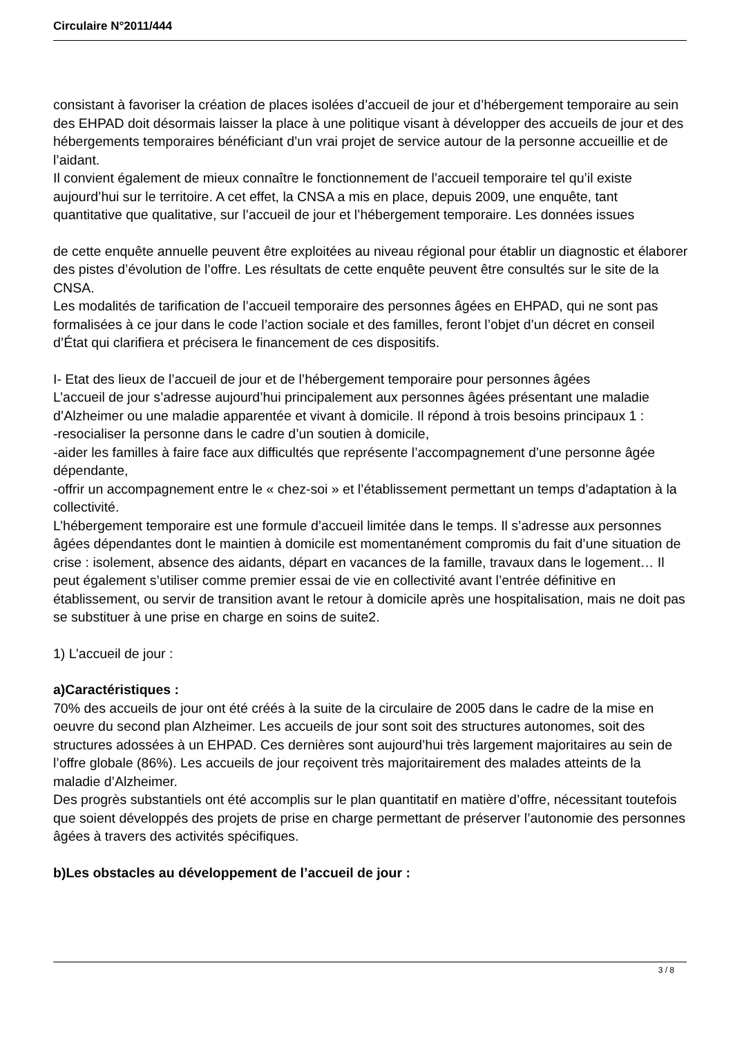Circulaire N°2011/444
consistant à favoriser la création de places isolées d’accueil de jour et d’hébergement temporaire au sein des EHPAD doit désormais laisser la place à une politique visant à développer des accueils de jour et des hébergements temporaires bénéficiant d’un vrai projet de service autour de la personne accueillie et de l’aidant.
Il convient également de mieux connaître le fonctionnement de l’accueil temporaire tel qu’il existe aujourd’hui sur le territoire. A cet effet, la CNSA a mis en place, depuis 2009, une enquête, tant quantitative que qualitative, sur l’accueil de jour et l’hébergement temporaire. Les données issues
de cette enquête annuelle peuvent être exploitées au niveau régional pour établir un diagnostic et élaborer des pistes d’évolution de l’offre. Les résultats de cette enquête peuvent être consultés sur le site de la CNSA.
Les modalités de tarification de l’accueil temporaire des personnes âgées en EHPAD, qui ne sont pas formalisées à ce jour dans le code l’action sociale et des familles, feront l’objet d’un décret en conseil d’État qui clarifiera et précisera le financement de ces dispositifs.
I- Etat des lieux de l’accueil de jour et de l’hébergement temporaire pour personnes âgées
L’accueil de jour s’adresse aujourd’hui principalement aux personnes âgées présentant une maladie d’Alzheimer ou une maladie apparentée et vivant à domicile. Il répond à trois besoins principaux 1 :
-resocialiser la personne dans le cadre d’un soutien à domicile,
-aider les familles à faire face aux difficultés que représente l’accompagnement d’une personne âgée dépendante,
-offrir un accompagnement entre le « chez-soi » et l’établissement permettant un temps d’adaptation à la collectivité.
L’hébergement temporaire est une formule d’accueil limitée dans le temps. Il s’adresse aux personnes âgées dépendantes dont le maintien à domicile est momentanément compromis du fait d’une situation de crise : isolement, absence des aidants, départ en vacances de la famille, travaux dans le logement… Il peut également s’utiliser comme premier essai de vie en collectivité avant l’entrée définitive en établissement, ou servir de transition avant le retour à domicile après une hospitalisation, mais ne doit pas se substituer à une prise en charge en soins de suite2.
1) L’accueil de jour :
a)Caractéristiques :
70% des accueils de jour ont été créés à la suite de la circulaire de 2005 dans le cadre de la mise en oeuvre du second plan Alzheimer. Les accueils de jour sont soit des structures autonomes, soit des structures adossées à un EHPAD. Ces dernières sont aujourd’hui très largement majoritaires au sein de l’offre globale (86%). Les accueils de jour reçoivent très majoritairement des malades atteints de la maladie d’Alzheimer.
Des progrès substantiels ont été accomplis sur le plan quantitatif en matière d’offre, nécessitant toutefois que soient développés des projets de prise en charge permettant de préserver l’autonomie des personnes âgées à travers des activités spécifiques.
b)Les obstacles au développement de l’accueil de jour :
3 / 8